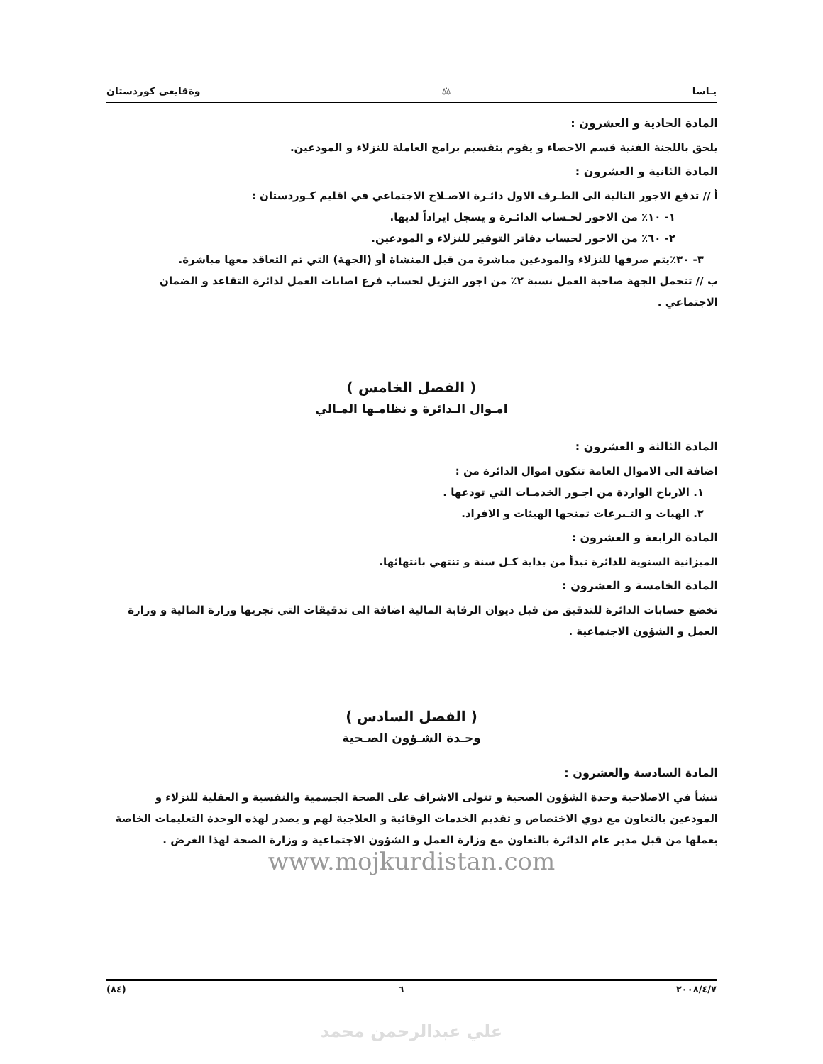يـاسا ⚖ وةقايعى كوردستان
المادة الحادية و العشرون :
يلحق باللجنة الفنية قسم الاحصاء و يقوم بتقسيم برامج العاملة للنزلاء و المودعين.
المادة الثانية و العشرون :
أ // تدفع الاجور التالية الى الطـرف الاول دائـرة الاصـلاح الاجتماعي في اقليم كـوردستان :
١- ١٠٪ من الاجور لحـساب الدائـرة و يسجل ايراداً لديها.
٢- ٦٠٪ من الاجور لحساب دفاتر التوفير للنزلاء و المودعين.
٣- ٣٠٪يتم صرفها للنزلاء والمودعين مباشرة من قبل المنشاة أو (الجهة) التي تم التعاقد معها مباشرة.
ب // تتحمل الجهة صاحبة العمل نسبة ٢٪ من اجور النزيل لحساب فرع اصابات العمل لدائرة التقاعد و الضمان الاجتماعي .
( الفصل الخامس )
امـوال الـدائرة و نظامـها المـالي
المادة الثالثة و العشرون :
اضافة الى الاموال العامة تتكون اموال الدائرة من :
١. الارباح الواردة من اجـور الخدمـات التي تودعها .
٢. الهبات و التـبرعات تمنحها الهيئات و الافراد.
المادة الرابعة و العشرون :
الميزانية السنوية للدائرة تبدأ من بداية كـل سنة و تنتهي بانتهائها.
المادة الخامسة و العشرون :
تخضع حسابات الدائرة للتدقيق من قبل ديوان الرقابة المالية اضافة الى تدقيقات التي تجريها وزارة المالية و وزارة العمل و الشؤون الاجتماعية .
( الفصل السادس )
وحـدة الشـؤون الصـحية
المادة السادسة والعشرون :
تنشأ في الاصلاحية وحدة الشؤون الصحية و تتولى الاشراف على الصحة الجسمية والنفسية و العقلية للنزلاء و المودعين بالتعاون مع ذوي الاختصاص و تقديم الخدمات الوقائية و العلاجية لهم و يصدر لهذه الوحدة التعليمات الخاصة بعملها من قبل مدير عام الدائرة بالتعاون مع وزارة العمل و الشؤون الاجتماعية و وزارة الصحة لهذا الغرض .
www.mojkurdistan.com
٢٠٠٨/٤/٧ ٦ (٨٤)
علي عبدالرحمن محمد